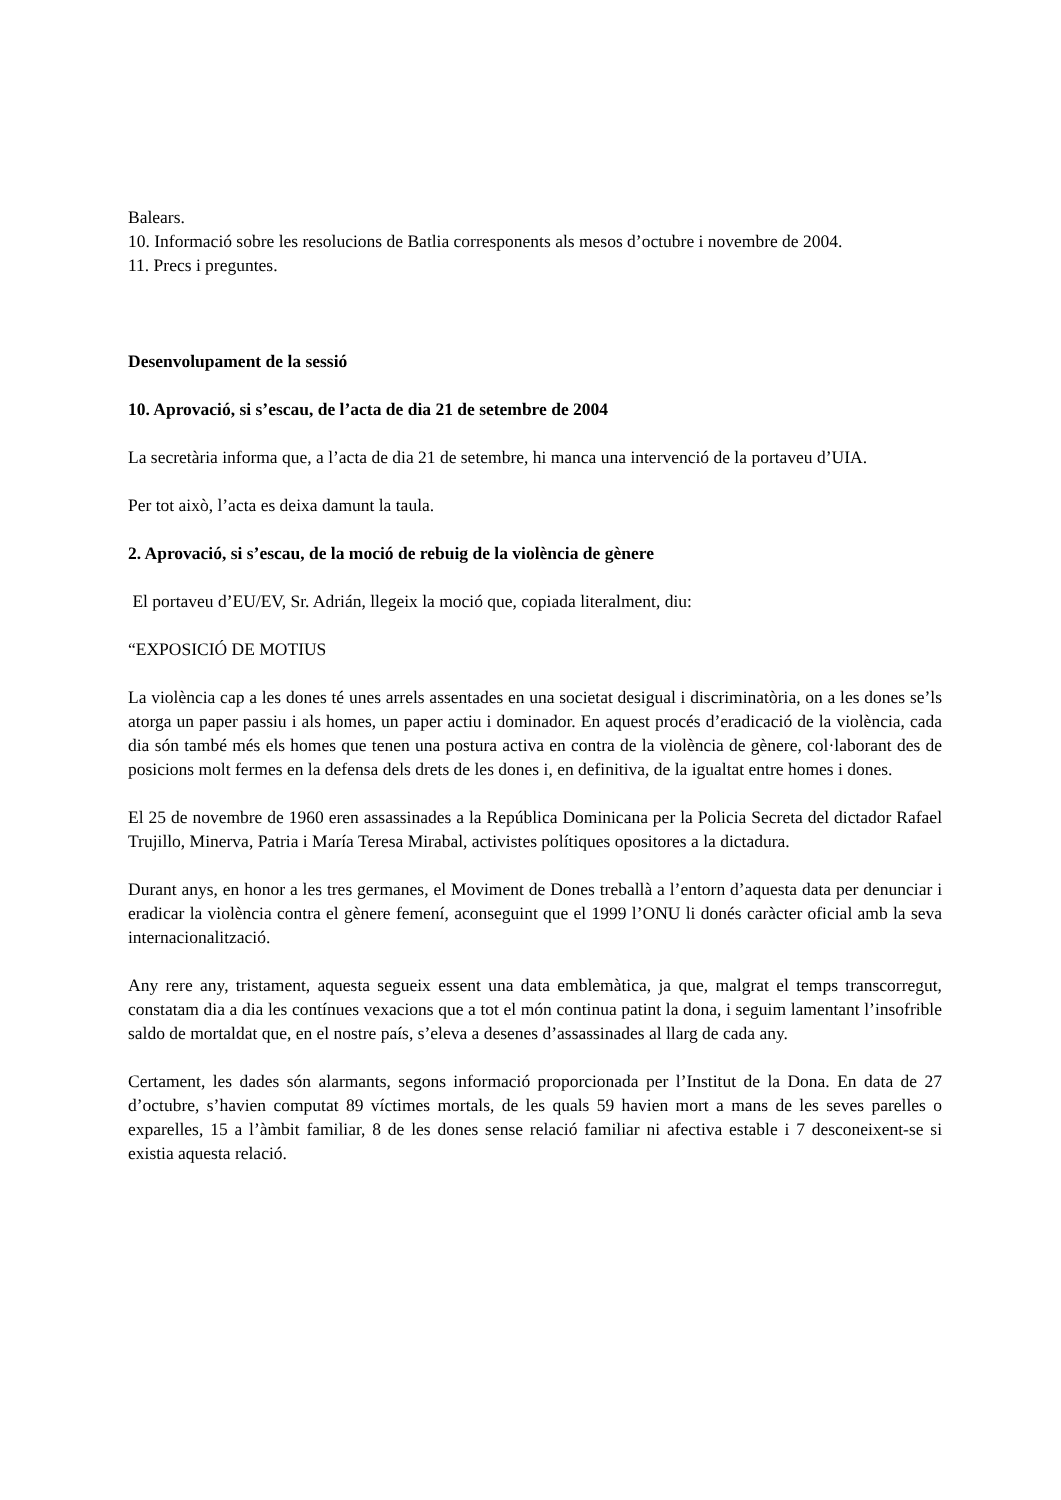Balears.
10. Informació sobre les resolucions de Batlia corresponents als mesos d’octubre i novembre de 2004.
11. Precs i preguntes.
Desenvolupament de la sessió
10. Aprovació, si s’escau, de l’acta de dia 21 de setembre de 2004
La secretària informa que, a l’acta de dia 21 de setembre, hi manca una intervenció de la portaveu d’UIA.
Per tot això, l’acta es deixa damunt la taula.
2. Aprovació, si s’escau, de la moció de rebuig de la violència de gènere
El portaveu d’EU/EV, Sr. Adrián, llegeix la moció que, copiada literalment, diu:
“EXPOSICIÓ DE MOTIUS
La violència cap a les dones té unes arrels assentades en una societat desigual i discriminatòria, on a les dones se’ls atorga un paper passiu i als homes, un paper actiu i dominador. En aquest procés d’eradicació de la violència, cada dia són també més els homes que tenen una postura activa en contra de la violència de gènere, col·laborant des de posicions molt fermes en la defensa dels drets de les dones i, en definitiva, de la igualtat entre homes i dones.
El 25 de novembre de 1960 eren assassinades a la República Dominicana per la Policia Secreta del dictador Rafael Trujillo, Minerva, Patria i María Teresa Mirabal, activistes polítiques opositores a la dictadura.
Durant anys, en honor a les tres germanes, el Moviment de Dones treballà a l’entorn d’aquesta data per denunciar i eradicar la violència contra el gènere femení, aconseguint que el 1999 l’ONU li donés caràcter oficial amb la seva internacionalització.
Any rere any, tristament, aquesta segueix essent una data emblemàtica, ja que, malgrat el temps transcorregut, constatam dia a dia les contínues vexacions que a tot el món continua patint la dona, i seguim lamentant l’insofrible saldo de mortaldat que, en el nostre país, s’eleva a desenes d’assassinades al llarg de cada any.
Certament, les dades són alarmants, segons informació proporcionada per l’Institut de la Dona. En data de 27 d’octubre, s’havien computat 89 víctimes mortals, de les quals 59 havien mort a mans de les seves parelles o exparelles, 15 a l’àmbit familiar, 8 de les dones sense relació familiar ni afectiva estable i 7 desconeixent-se si existia aquesta relació.